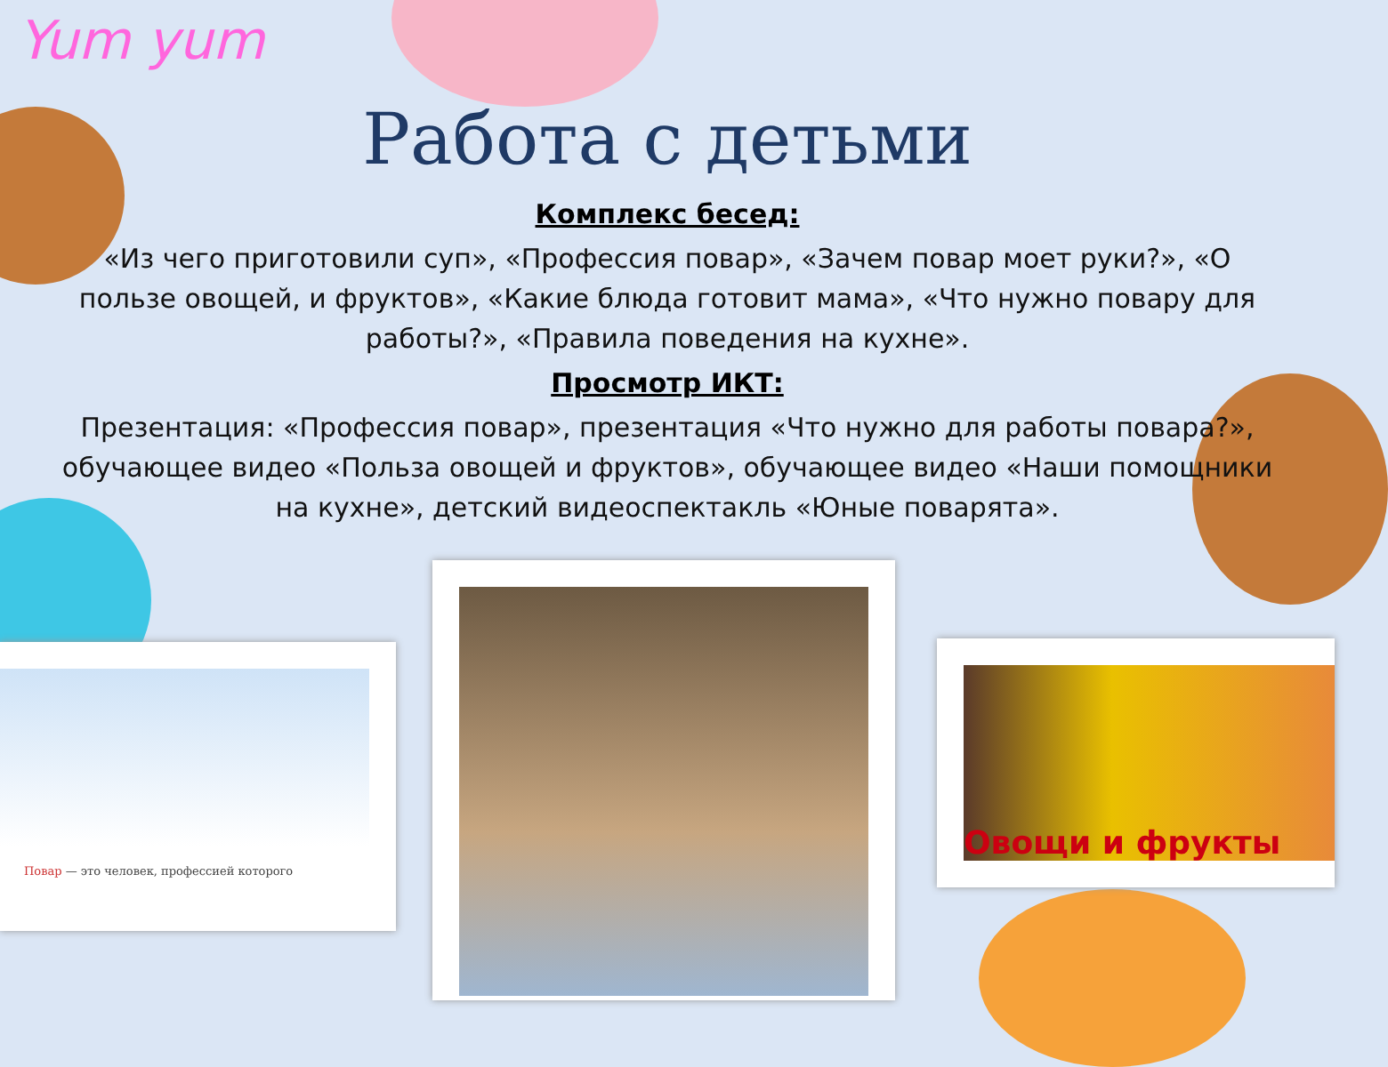Yum yum
Работа с детьми
Комплекс бесед:
«Из чего приготовили суп», «Профессия повар», «Зачем повар моет руки?», «О пользе овощей, и фруктов», «Какие блюда готовит мама», «Что нужно повару для работы?», «Правила поведения на кухне».
Просмотр ИКТ:
Презентация: «Профессия повар», презентация «Что нужно для работы повара?», обучающее видео «Польза овощей и фруктов», обучающее видео «Наши помощники на кухне», детский видеоспектакль «Юные поварята».
Повар — это человек, профессией которого Овощи и фрукты